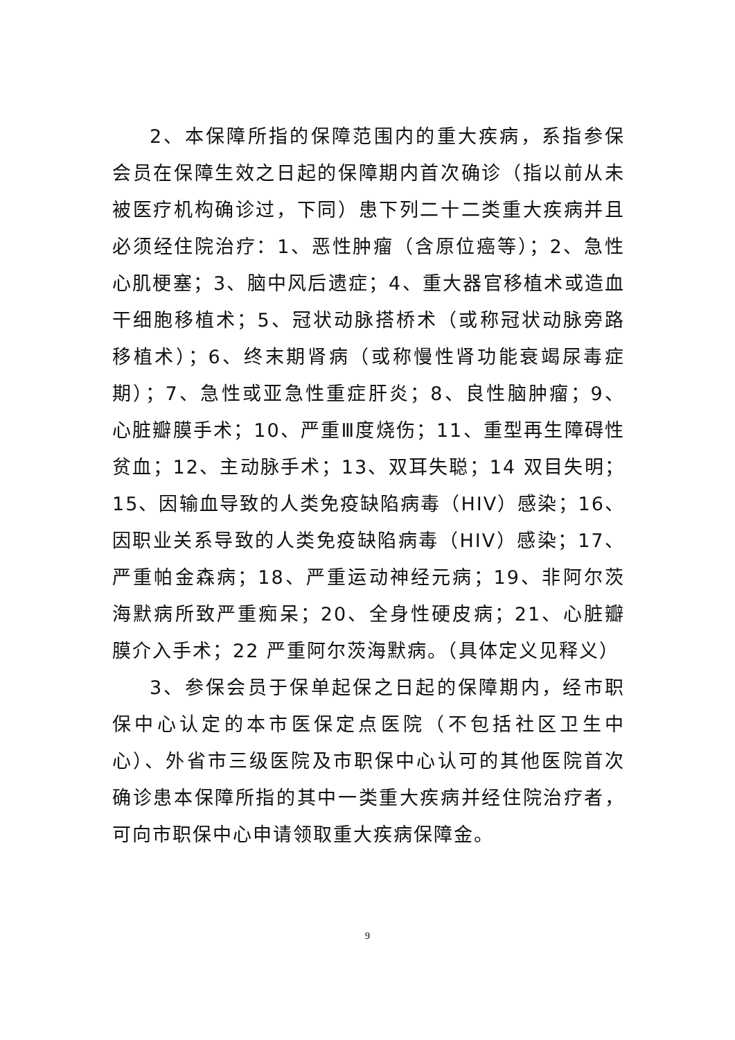2、本保障所指的保障范围内的重大疾病，系指参保会员在保障生效之日起的保障期内首次确诊（指以前从未被医疗机构确诊过，下同）患下列二十二类重大疾病并且必须经住院治疗：1、恶性肿瘤（含原位癌等）；2、急性心肌梗塞；3、脑中风后遗症；4、重大器官移植术或造血干细胞移植术；5、冠状动脉搭桥术（或称冠状动脉旁路移植术）；6、终末期肾病（或称慢性肾功能衰竭尿毒症期）；7、急性或亚急性重症肝炎；8、良性脑肿瘤；9、心脏瓣膜手术；10、严重Ⅲ度烧伤；11、重型再生障碍性贫血；12、主动脉手术；13、双耳失聪；14 双目失明；15、因输血导致的人类免疫缺陷病毒（HIV）感染；16、因职业关系导致的人类免疫缺陷病毒（HIV）感染；17、严重帕金森病；18、严重运动神经元病；19、非阿尔茨海默病所致严重痴呆；20、全身性硬皮病；21、心脏瓣膜介入手术；22 严重阿尔茨海默病。（具体定义见释义）
3、参保会员于保单起保之日起的保障期内，经市职保中心认定的本市医保定点医院（不包括社区卫生中心）、外省市三级医院及市职保中心认可的其他医院首次确诊患本保障所指的其中一类重大疾病并经住院治疗者，可向市职保中心申请领取重大疾病保障金。
9